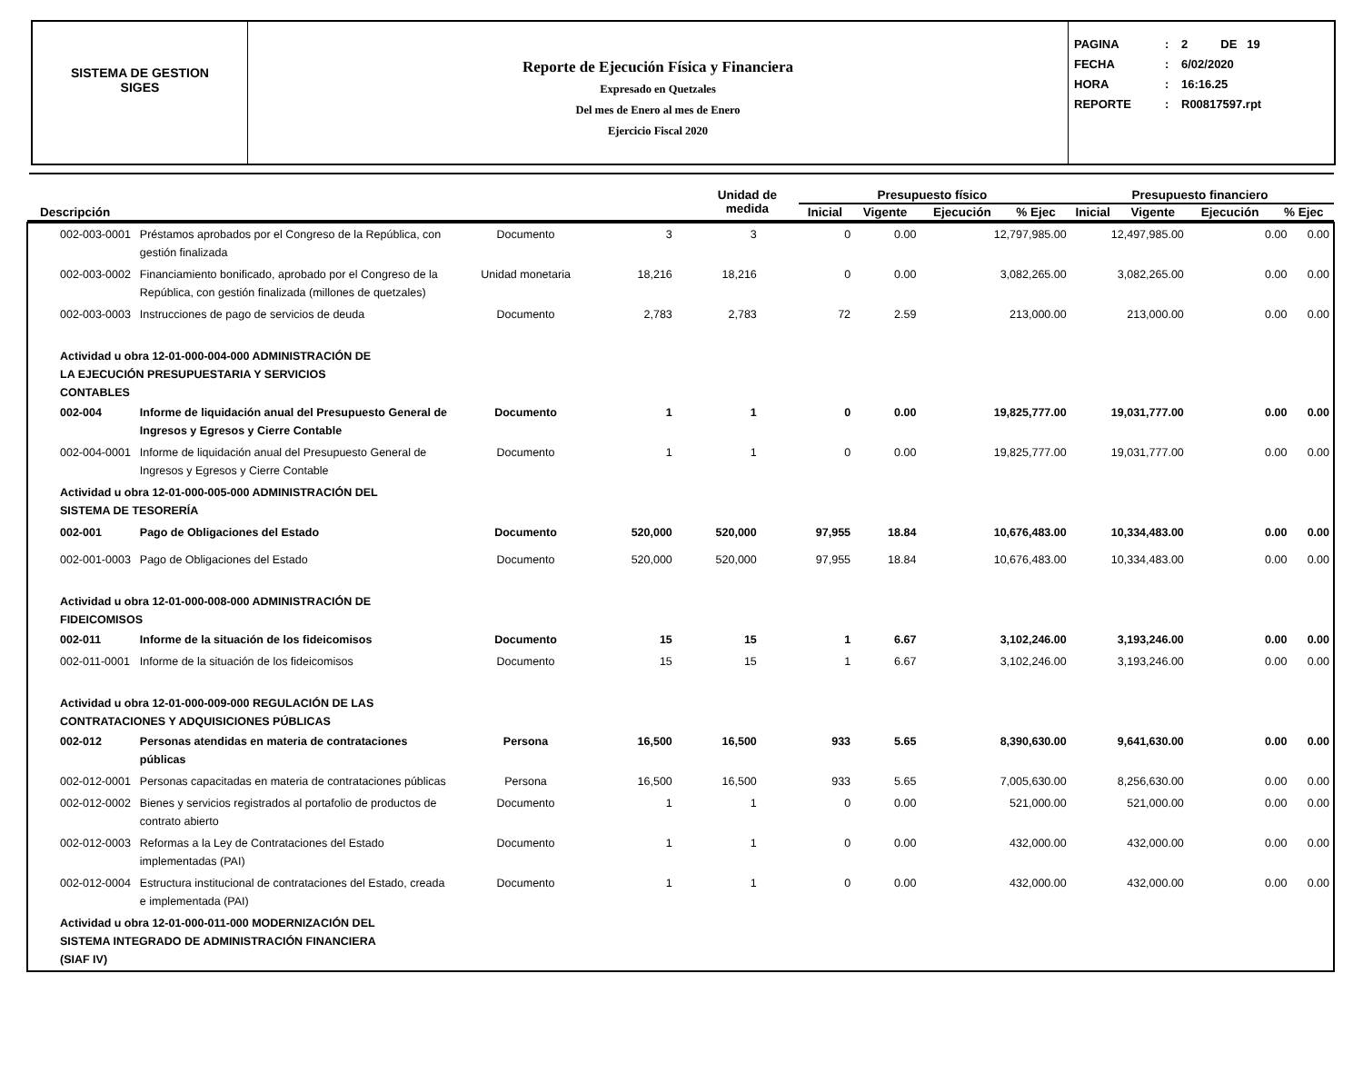SISTEMA DE GESTION
SIGES
Reporte de Ejecución Física y Financiera
Expresado en Quetzales
Del mes de Enero al mes de Enero
Ejercicio Fiscal 2020
PAGINA: 2 DE 19
FECHA: 6/02/2020
HORA: 16:16.25
REPORTE: R00817597.rpt
| Descripción | Unidad de medida | Presupuesto físico | | | | Presupuesto financiero | | | |
| --- | --- | --- | --- | --- | --- | --- | --- | --- | --- |
| | | Inicial | Vigente | Ejecución | % Ejec | Inicial | Vigente | Ejecución | % Ejec |
| 002-003-0001 | Préstamos aprobados por el Congreso de la República, con gestión finalizada | Documento | 3 | 3 | 0 | 0.00 | 12,797,985.00 | 12,497,985.00 | 0.00 | 0.00 |
| 002-003-0002 | Financiamiento bonificado, aprobado por el Congreso de la República, con gestión finalizada (millones de quetzales) | Unidad monetaria | 18,216 | 18,216 | 0 | 0.00 | 3,082,265.00 | 3,082,265.00 | 0.00 | 0.00 |
| 002-003-0003 | Instrucciones de pago de servicios de deuda | Documento | 2,783 | 2,783 | 72 | 2.59 | 213,000.00 | 213,000.00 | 0.00 | 0.00 |
| Actividad u obra 12-01-000-004-000 ADMINISTRACIÓN DE LA EJECUCIÓN PRESUPUESTARIA Y SERVICIOS CONTABLES | | | | | | | | | | |
| 002-004 | Informe de liquidación anual del Presupuesto General de Ingresos y Egresos y Cierre Contable | Documento | 1 | 1 | 0 | 0.00 | 19,825,777.00 | 19,031,777.00 | 0.00 | 0.00 |
| 002-004-0001 | Informe de liquidación anual del Presupuesto General de Ingresos y Egresos y Cierre Contable | Documento | 1 | 1 | 0 | 0.00 | 19,825,777.00 | 19,031,777.00 | 0.00 | 0.00 |
| Actividad u obra 12-01-000-005-000 ADMINISTRACIÓN DEL SISTEMA DE TESORERÍA | | | | | | | | | | |
| 002-001 | Pago de Obligaciones del Estado | Documento | 520,000 | 520,000 | 97,955 | 18.84 | 10,676,483.00 | 10,334,483.00 | 0.00 | 0.00 |
| 002-001-0003 | Pago de Obligaciones del Estado | Documento | 520,000 | 520,000 | 97,955 | 18.84 | 10,676,483.00 | 10,334,483.00 | 0.00 | 0.00 |
| Actividad u obra 12-01-000-008-000 ADMINISTRACIÓN DE FIDEICOMISOS | | | | | | | | | | |
| 002-011 | Informe de la situación de los fideicomisos | Documento | 15 | 15 | 1 | 6.67 | 3,102,246.00 | 3,193,246.00 | 0.00 | 0.00 |
| 002-011-0001 | Informe de la situación de los fideicomisos | Documento | 15 | 15 | 1 | 6.67 | 3,102,246.00 | 3,193,246.00 | 0.00 | 0.00 |
| Actividad u obra 12-01-000-009-000 REGULACIÓN DE LAS CONTRATACIONES Y ADQUISICIONES PÚBLICAS | | | | | | | | | | |
| 002-012 | Personas atendidas en materia de contrataciones públicas | Persona | 16,500 | 16,500 | 933 | 5.65 | 8,390,630.00 | 9,641,630.00 | 0.00 | 0.00 |
| 002-012-0001 | Personas capacitadas en materia de contrataciones públicas | Persona | 16,500 | 16,500 | 933 | 5.65 | 7,005,630.00 | 8,256,630.00 | 0.00 | 0.00 |
| 002-012-0002 | Bienes y servicios registrados al portafolio de productos de contrato abierto | Documento | 1 | 1 | 0 | 0.00 | 521,000.00 | 521,000.00 | 0.00 | 0.00 |
| 002-012-0003 | Reformas a la Ley de Contrataciones del Estado implementadas (PAI) | Documento | 1 | 1 | 0 | 0.00 | 432,000.00 | 432,000.00 | 0.00 | 0.00 |
| 002-012-0004 | Estructura institucional de contrataciones del Estado, creada e implementada (PAI) | Documento | 1 | 1 | 0 | 0.00 | 432,000.00 | 432,000.00 | 0.00 | 0.00 |
| Actividad u obra 12-01-000-011-000 MODERNIZACIÓN DEL SISTEMA INTEGRADO DE ADMINISTRACIÓN FINANCIERA (SIAF IV) | | | | | | | | | | |